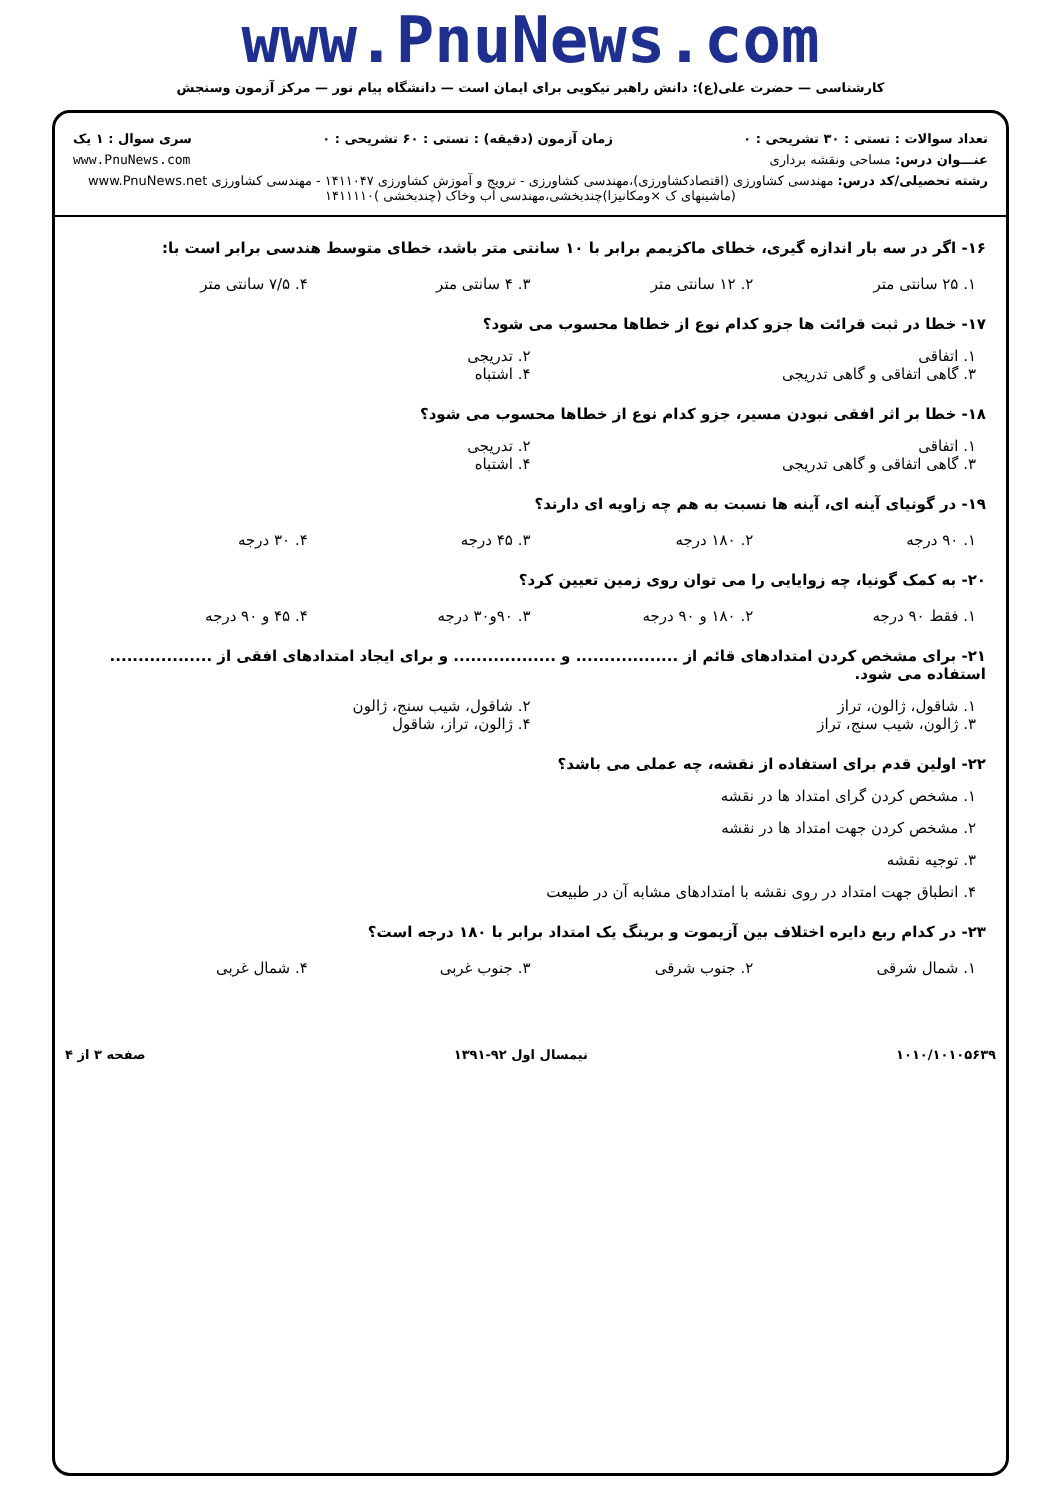www.PnuNews.com
کارشناسی — حضرت علی(ع): دانش راهبر نیکویی برای ایمان است — دانشگاه پیام نور — مرکز آزمون وسنجش
تعداد سوالات : تستی : ۳۰ تشریحی : ۰ زمان آزمون (دقیقه) : تستی : ۶۰ تشریحی : ۰ سری سوال : ۱ یک
عنـــوان درس: مساحی ونقشه برداری www.PnuNews.com
رشته تحصیلی/کد درس: مهندسی کشاورزی (اقتصادکشاورزی)،مهندسی کشاورزی - ترویج و آموزش کشاورزی ۱۴۱۱۰۴۷ - مهندسی کشاورزی www.PnuNews.net
(ماشینهای ک ×ومکانیزا)چندبخشی،مهندسی آب وخاک (چندبخشی )۱۴۱۱۱۱۰
۱۶- اگر در سه بار اندازه گیری، خطای ماکزیمم برابر با ۱۰ سانتی متر باشد، خطای متوسط هندسی برابر است با:
۱. ۲۵ سانتی متر ۲. ۱۲ سانتی متر ۳. ۴ سانتی متر ۴. ۷/۵ سانتی متر
۱۷- خطا در ثبت قرائت ها جزو کدام نوع از خطاها محسوب می شود؟
۱. اتفاقی ۲. تدریجی ۳. گاهی اتفاقی و گاهی تدریجی ۴. اشتباه
۱۸- خطا بر اثر افقی نبودن مسیر، جزو کدام نوع از خطاها محسوب می شود؟
۱. اتفاقی ۲. تدریجی ۳. گاهی اتفاقی و گاهی تدریجی ۴. اشتباه
۱۹- در گونیای آینه ای، آینه ها نسبت به هم چه زاویه ای دارند؟
۱. ۹۰ درجه ۲. ۱۸۰ درجه ۳. ۴۵ درجه ۴. ۳۰ درجه
۲۰- به کمک گونیا، چه زوایایی را می توان روی زمین تعیین کرد؟
۱. فقط ۹۰ درجه ۲. ۱۸۰ و ۹۰ درجه ۳. ۹۰و۳۰ درجه ۴. ۴۵ و ۹۰ درجه
۲۱- برای مشخص کردن امتدادهای قائم از .................. و .................. و برای ایجاد امتدادهای افقی از .................. استفاده می شود.
۱. شاقول، ژالون، تراز ۲. شاقول، شیب سنج، ژالون ۳. ژالون، شیب سنج، تراز ۴. ژالون، تراز، شاقول
۲۲- اولین قدم برای استفاده از نقشه، چه عملی می باشد؟
۱. مشخص کردن گرای امتداد ها در نقشه
۲. مشخص کردن جهت امتداد ها در نقشه
۳. توجیه نقشه
۴. انطباق جهت امتداد در روی نقشه با امتدادهای مشابه آن در طبیعت
۲۳- در کدام ربع دایره اختلاف بین آزیموت و برینگ یک امتداد برابر با ۱۸۰ درجه است؟
۱. شمال شرقی ۲. جنوب شرقی ۳. جنوب غربی ۴. شمال غربی
۱۰۱۰/۱۰۱۰۵۶۳۹ نیمسال اول ۹۲-۱۳۹۱ صفحه ۳ از ۴